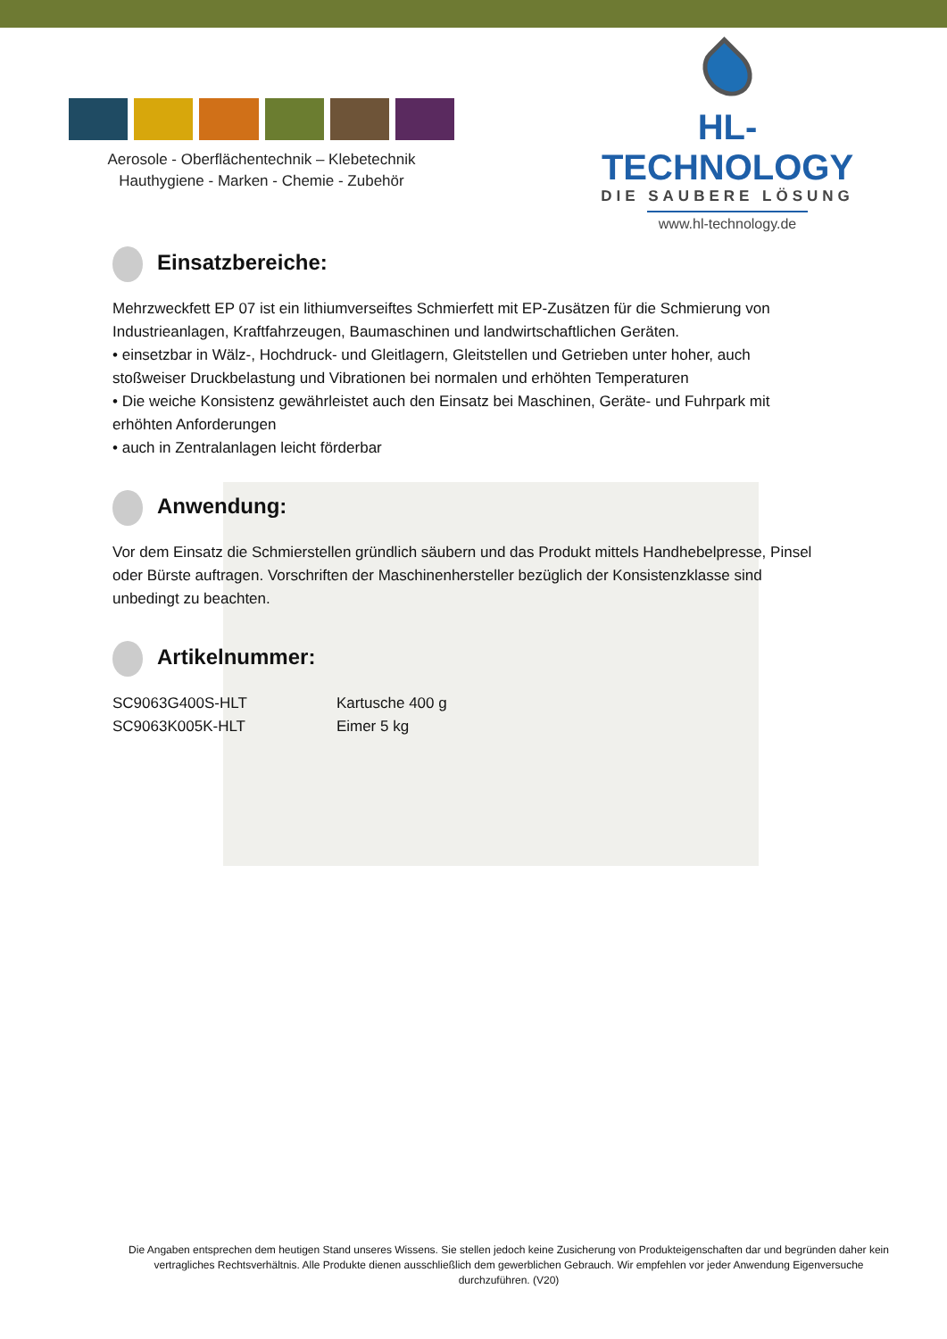Aerosole - Oberflächentechnik – Klebetechnik
Hauthygiene - Marken - Chemie - Zubehör
HL-TECHNOLOGY
DIE SAUBERE LÖSUNG
www.hl-technology.de
Einsatzbereiche:
Mehrzweckfett EP 07 ist ein lithiumverseiftes Schmierfett mit EP-Zusätzen für die Schmierung von Industrieanlagen, Kraftfahrzeugen, Baumaschinen und landwirtschaftlichen Geräten.
• einsetzbar in Wälz-, Hochdruck- und Gleitlagern, Gleitstellen und Getrieben unter hoher, auch stoßweiser Druckbelastung und Vibrationen bei normalen und erhöhten Temperaturen
• Die weiche Konsistenz gewährleistet auch den Einsatz bei Maschinen, Geräte- und Fuhrpark mit erhöhten Anforderungen
• auch in Zentralanlagen leicht förderbar
Anwendung:
Vor dem Einsatz die Schmierstellen gründlich säubern und das Produkt mittels Handhebelpresse, Pinsel oder Bürste auftragen. Vorschriften der Maschinenhersteller bezüglich der Konsistenzklasse sind unbedingt zu beachten.
Artikelnummer:
| SC9063G400S-HLT | Kartusche 400 g |
| SC9063K005K-HLT | Eimer 5 kg |
Die Angaben entsprechen dem heutigen Stand unseres Wissens. Sie stellen jedoch keine Zusicherung von Produkteigenschaften dar und begründen daher kein vertragliches Rechtsverhältnis. Alle Produkte dienen ausschließlich dem gewerblichen Gebrauch. Wir empfehlen vor jeder Anwendung Eigenversuche durchzuführen. (V20)